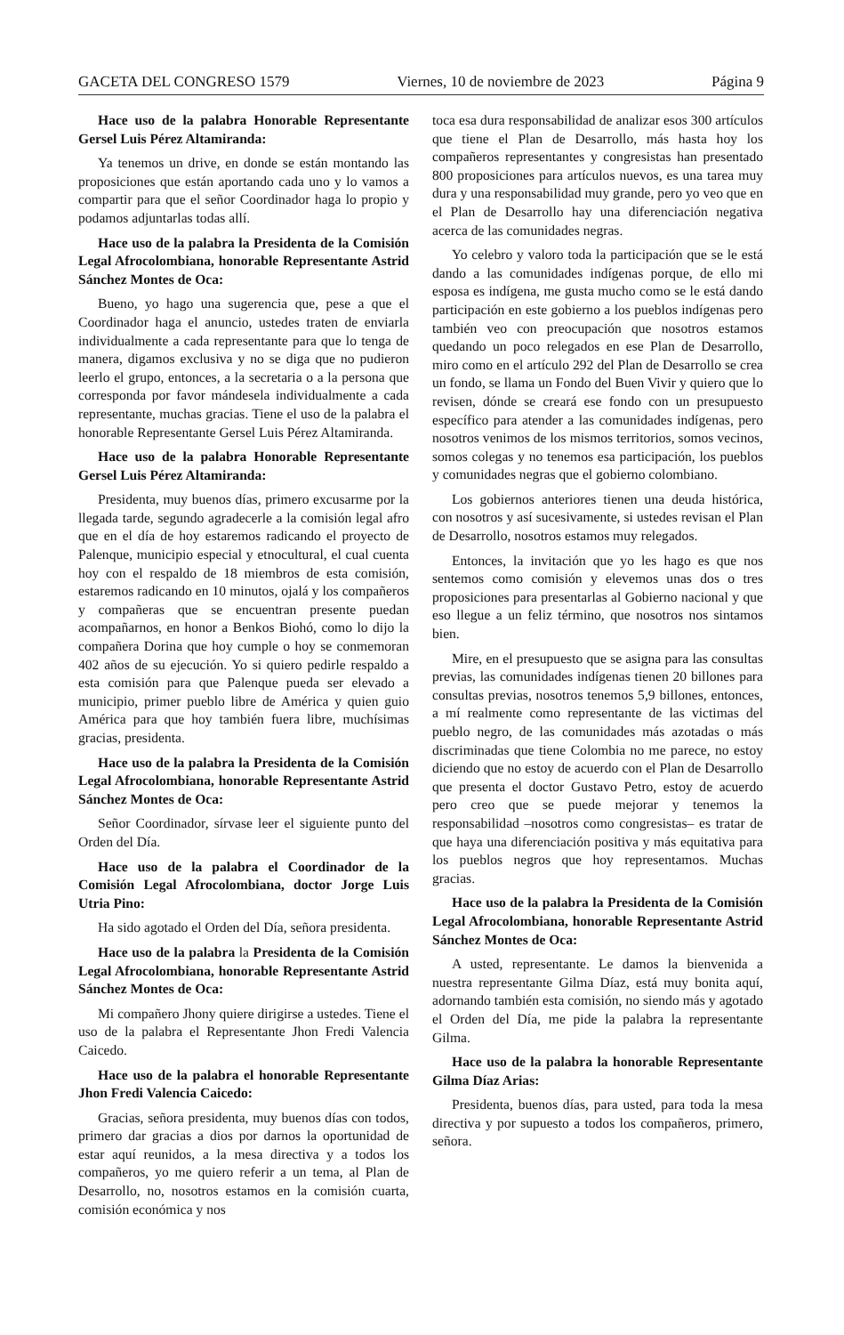GACETA DEL CONGRESO 1579 Viernes, 10 de noviembre de 2023 Página 9
Hace uso de la palabra Honorable Representante Gersel Luis Pérez Altamiranda:
Ya tenemos un drive, en donde se están montando las proposiciones que están aportando cada uno y lo vamos a compartir para que el señor Coordinador haga lo propio y podamos adjuntarlas todas allí.
Hace uso de la palabra la Presidenta de la Comisión Legal Afrocolombiana, honorable Representante Astrid Sánchez Montes de Oca:
Bueno, yo hago una sugerencia que, pese a que el Coordinador haga el anuncio, ustedes traten de enviarla individualmente a cada representante para que lo tenga de manera, digamos exclusiva y no se diga que no pudieron leerlo el grupo, entonces, a la secretaria o a la persona que corresponda por favor mándesela individualmente a cada representante, muchas gracias. Tiene el uso de la palabra el honorable Representante Gersel Luis Pérez Altamiranda.
Hace uso de la palabra Honorable Representante Gersel Luis Pérez Altamiranda:
Presidenta, muy buenos días, primero excusarme por la llegada tarde, segundo agradecerle a la comisión legal afro que en el día de hoy estaremos radicando el proyecto de Palenque, municipio especial y etnocultural, el cual cuenta hoy con el respaldo de 18 miembros de esta comisión, estaremos radicando en 10 minutos, ojalá y los compañeros y compañeras que se encuentran presente puedan acompañarnos, en honor a Benkos Biohó, como lo dijo la compañera Dorina que hoy cumple o hoy se conmemoran 402 años de su ejecución. Yo si quiero pedirle respaldo a esta comisión para que Palenque pueda ser elevado a municipio, primer pueblo libre de América y quien guio América para que hoy también fuera libre, muchísimas gracias, presidenta.
Hace uso de la palabra la Presidenta de la Comisión Legal Afrocolombiana, honorable Representante Astrid Sánchez Montes de Oca:
Señor Coordinador, sírvase leer el siguiente punto del Orden del Día.
Hace uso de la palabra el Coordinador de la Comisión Legal Afrocolombiana, doctor Jorge Luis Utria Pino:
Ha sido agotado el Orden del Día, señora presidenta.
Hace uso de la palabra la Presidenta de la Comisión Legal Afrocolombiana, honorable Representante Astrid Sánchez Montes de Oca:
Mi compañero Jhony quiere dirigirse a ustedes. Tiene el uso de la palabra el Representante Jhon Fredi Valencia Caicedo.
Hace uso de la palabra el honorable Representante Jhon Fredi Valencia Caicedo:
Gracias, señora presidenta, muy buenos días con todos, primero dar gracias a dios por darnos la oportunidad de estar aquí reunidos, a la mesa directiva y a todos los compañeros, yo me quiero referir a un tema, al Plan de Desarrollo, no, nosotros estamos en la comisión cuarta, comisión económica y nos
toca esa dura responsabilidad de analizar esos 300 artículos que tiene el Plan de Desarrollo, más hasta hoy los compañeros representantes y congresistas han presentado 800 proposiciones para artículos nuevos, es una tarea muy dura y una responsabilidad muy grande, pero yo veo que en el Plan de Desarrollo hay una diferenciación negativa acerca de las comunidades negras.
Yo celebro y valoro toda la participación que se le está dando a las comunidades indígenas porque, de ello mi esposa es indígena, me gusta mucho como se le está dando participación en este gobierno a los pueblos indígenas pero también veo con preocupación que nosotros estamos quedando un poco relegados en ese Plan de Desarrollo, miro como en el artículo 292 del Plan de Desarrollo se crea un fondo, se llama un Fondo del Buen Vivir y quiero que lo revisen, dónde se creará ese fondo con un presupuesto específico para atender a las comunidades indígenas, pero nosotros venimos de los mismos territorios, somos vecinos, somos colegas y no tenemos esa participación, los pueblos y comunidades negras que el gobierno colombiano.
Los gobiernos anteriores tienen una deuda histórica, con nosotros y así sucesivamente, si ustedes revisan el Plan de Desarrollo, nosotros estamos muy relegados.
Entonces, la invitación que yo les hago es que nos sentemos como comisión y elevemos unas dos o tres proposiciones para presentarlas al Gobierno nacional y que eso llegue a un feliz término, que nosotros nos sintamos bien.
Mire, en el presupuesto que se asigna para las consultas previas, las comunidades indígenas tienen 20 billones para consultas previas, nosotros tenemos 5,9 billones, entonces, a mí realmente como representante de las victimas del pueblo negro, de las comunidades más azotadas o más discriminadas que tiene Colombia no me parece, no estoy diciendo que no estoy de acuerdo con el Plan de Desarrollo que presenta el doctor Gustavo Petro, estoy de acuerdo pero creo que se puede mejorar y tenemos la responsabilidad –nosotros como congresistas– es tratar de que haya una diferenciación positiva y más equitativa para los pueblos negros que hoy representamos. Muchas gracias.
Hace uso de la palabra la Presidenta de la Comisión Legal Afrocolombiana, honorable Representante Astrid Sánchez Montes de Oca:
A usted, representante. Le damos la bienvenida a nuestra representante Gilma Díaz, está muy bonita aquí, adornando también esta comisión, no siendo más y agotado el Orden del Día, me pide la palabra la representante Gilma.
Hace uso de la palabra la honorable Representante Gilma Díaz Arias:
Presidenta, buenos días, para usted, para toda la mesa directiva y por supuesto a todos los compañeros, primero, señora.